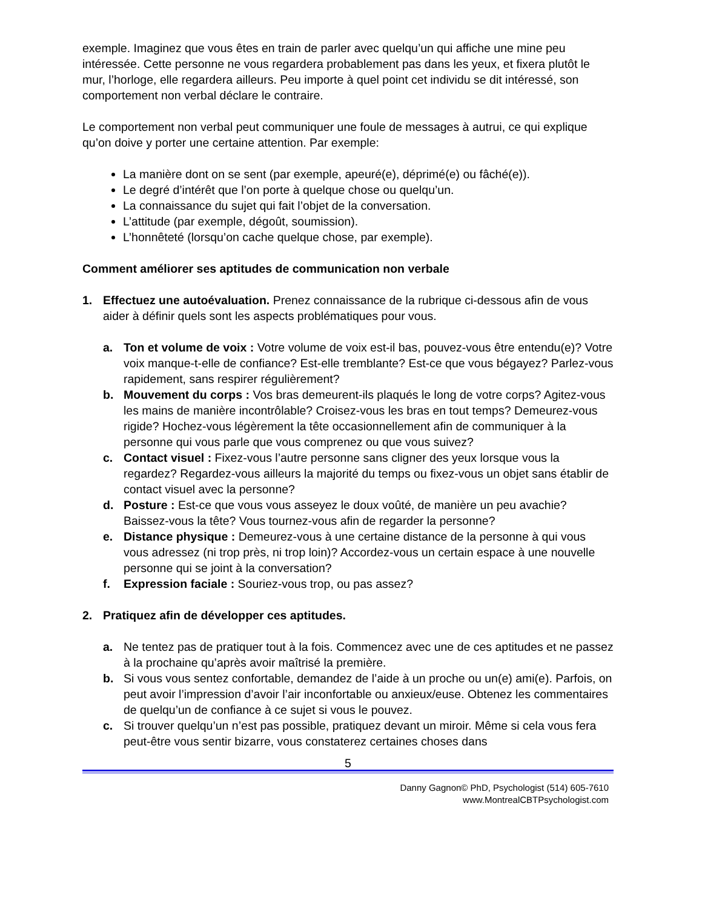exemple. Imaginez que vous êtes en train de parler avec quelqu’un qui affiche une mine peu intéressée. Cette personne ne vous regardera probablement pas dans les yeux, et fixera plutôt le mur, l’horloge, elle regardera ailleurs. Peu importe à quel point cet individu se dit intéressé, son comportement non verbal déclare le contraire.
Le comportement non verbal peut communiquer une foule de messages à autrui, ce qui explique qu’on doive y porter une certaine attention. Par exemple:
La manière dont on se sent (par exemple, apeuré(e), déprimé(e) ou fâché(e)).
Le degré d’intérêt que l’on porte à quelque chose ou quelqu’un.
La connaissance du sujet qui fait l’objet de la conversation.
L’attitude (par exemple, dégoût, soumission).
L’honnêteté (lorsqu’on cache quelque chose, par exemple).
Comment améliorer ses aptitudes de communication non verbale
1. Effectuez une autoévaluation. Prenez connaissance de la rubrique ci-dessous afin de vous aider à définir quels sont les aspects problématiques pour vous.
a. Ton et volume de voix : Votre volume de voix est-il bas, pouvez-vous être entendu(e)? Votre voix manque-t-elle de confiance? Est-elle tremblante? Est-ce que vous bégayez? Parlez-vous rapidement, sans respirer régulièrement?
b. Mouvement du corps : Vos bras demeurent-ils plaqués le long de votre corps? Agitez-vous les mains de manière incontrôlable? Croisez-vous les bras en tout temps? Demeurez-vous rigide? Hochez-vous légèrement la tête occasionnellement afin de communiquer à la personne qui vous parle que vous comprenez ou que vous suivez?
c. Contact visuel : Fixez-vous l’autre personne sans cligner des yeux lorsque vous la regardez? Regardez-vous ailleurs la majorité du temps ou fixez-vous un objet sans établir de contact visuel avec la personne?
d. Posture : Est-ce que vous vous asseyez le doux voûté, de manière un peu avachie? Baissez-vous la tête? Vous tournez-vous afin de regarder la personne?
e. Distance physique : Demeurez-vous à une certaine distance de la personne à qui vous vous adressez (ni trop près, ni trop loin)? Accordez-vous un certain espace à une nouvelle personne qui se joint à la conversation?
f. Expression faciale : Souriez-vous trop, ou pas assez?
2. Pratiquez afin de développer ces aptitudes.
a. Ne tentez pas de pratiquer tout à la fois. Commencez avec une de ces aptitudes et ne passez à la prochaine qu’après avoir maîtrisé la première.
b. Si vous vous sentez confortable, demandez de l’aide à un proche ou un(e) ami(e). Parfois, on peut avoir l’impression d’avoir l’air inconfortable ou anxieux/euse. Obtenez les commentaires de quelqu’un de confiance à ce sujet si vous le pouvez.
c. Si trouver quelqu’un n’est pas possible, pratiquez devant un miroir. Même si cela vous fera peut-être vous sentir bizarre, vous constaterez certaines choses dans
5
Danny Gagnon© PhD, Psychologist (514) 605-7610
www.MontrealCBTPsychologist.com